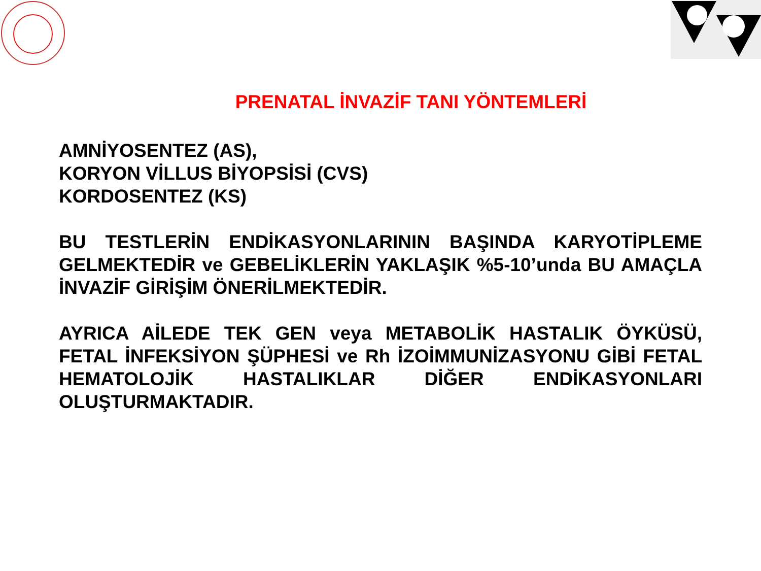PRENATAL İNVAZİF TANI YÖNTEMLERİ
AMNİYOSENTEZ (AS),
KORYON VİLLUS BİYOPSİSİ (CVS)
KORDOSENTEZ (KS)
BU TESTLERİN ENDİKASYONLARININ BAŞINDA KARYOTİPLEME GELMEKTEDİR ve GEBELİKLERİN YAKLAŞIK %5-10’unda BU AMAÇLA İNVAZİF GİRİŞİM ÖNERİLMEKTEDİR.
AYRICA AİLEDE TEK GEN veya METABOLİK HASTALIK ÖYKÜSÜ, FETAL İNFEKSİYON ŞÜPHESİ ve Rh İZOİMMUNİZASYONU GİBİ FETAL HEMATOLOJİK HASTALIKLAR DİĞER ENDİKASYONLARI OLUŞTURMAKTADIR.